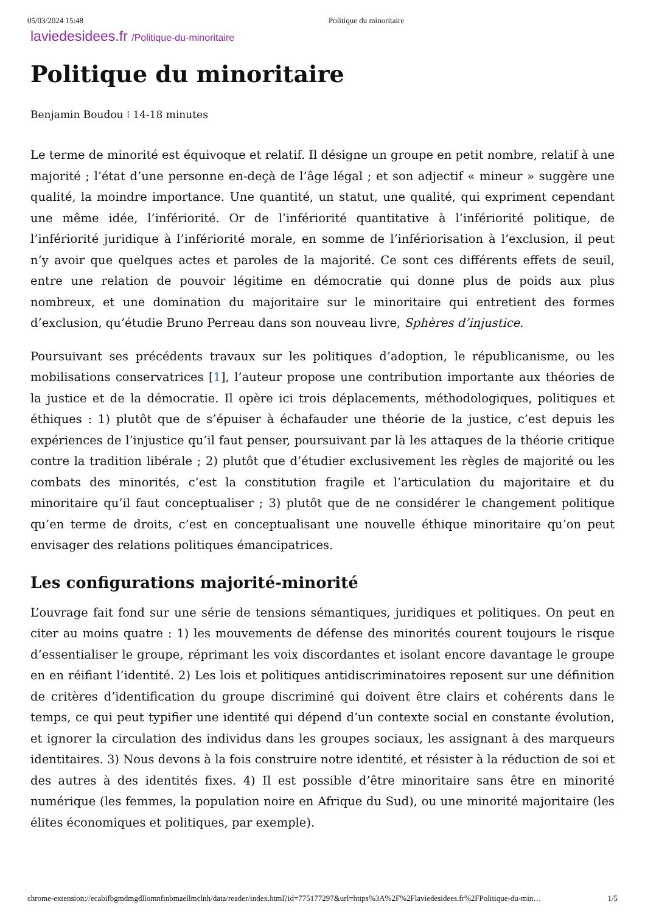05/03/2024 15:48 Politique du minoritaire
laviedesidees.fr /Politique-du-minoritaire
Politique du minoritaire
Benjamin Boudou ⁝ 14-18 minutes
Le terme de minorité est équivoque et relatif. Il désigne un groupe en petit nombre, relatif à une majorité ; l’état d’une personne en-deçà de l’âge légal ; et son adjectif « mineur » suggère une qualité, la moindre importance. Une quantité, un statut, une qualité, qui expriment cependant une même idée, l’infériorité. Or de l’infériorité quantitative à l’infériorité politique, de l’infériorité juridique à l’infériorité morale, en somme de l’infériorisation à l’exclusion, il peut n’y avoir que quelques actes et paroles de la majorité. Ce sont ces différents effets de seuil, entre une relation de pouvoir légitime en démocratie qui donne plus de poids aux plus nombreux, et une domination du majoritaire sur le minoritaire qui entretient des formes d’exclusion, qu’étudie Bruno Perreau dans son nouveau livre, Sphères d’injustice.
Poursuivant ses précédents travaux sur les politiques d’adoption, le républicanisme, ou les mobilisations conservatrices [1], l’auteur propose une contribution importante aux théories de la justice et de la démocratie. Il opère ici trois déplacements, méthodologiques, politiques et éthiques : 1) plutôt que de s’épuiser à échafauder une théorie de la justice, c’est depuis les expériences de l’injustice qu’il faut penser, poursuivant par là les attaques de la théorie critique contre la tradition libérale ; 2) plutôt que d’étudier exclusivement les règles de majorité ou les combats des minorités, c’est la constitution fragile et l’articulation du majoritaire et du minoritaire qu’il faut conceptualiser ; 3) plutôt que de ne considérer le changement politique qu’en terme de droits, c’est en conceptualisant une nouvelle éthique minoritaire qu’on peut envisager des relations politiques émancipatrices.
Les configurations majorité-minorité
L’ouvrage fait fond sur une série de tensions sémantiques, juridiques et politiques. On peut en citer au moins quatre : 1) les mouvements de défense des minorités courent toujours le risque d’essentialiser le groupe, réprimant les voix discordantes et isolant encore davantage le groupe en en réifiant l’identité. 2) Les lois et politiques antidiscriminatoires reposent sur une définition de critères d’identification du groupe discriminé qui doivent être clairs et cohérents dans le temps, ce qui peut typifier une identité qui dépend d’un contexte social en constante évolution, et ignorer la circulation des individus dans les groupes sociaux, les assignant à des marqueurs identitaires. 3) Nous devons à la fois construire notre identité, et résister à la réduction de soi et des autres à des identités fixes. 4) Il est possible d’être minoritaire sans être en minorité numérique (les femmes, la population noire en Afrique du Sud), ou une minorité majoritaire (les élites économiques et politiques, par exemple).
chrome-extension://ecabifbgmdmgdllomnfinbmaellmclnh/data/reader/index.html?id=775177297&url=https%3A%2F%2Flaviedesidees.fr%2FPolitique-du-min… 1/5